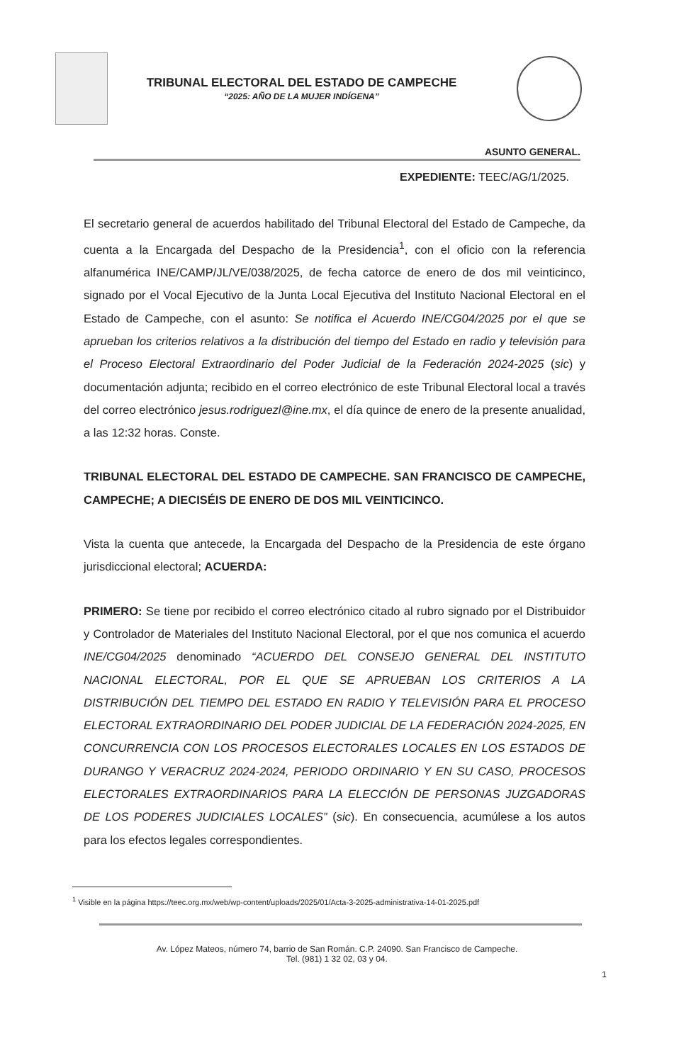TRIBUNAL ELECTORAL DEL ESTADO DE CAMPECHE
“2025: AÑO DE LA MUJER INDÍGENA”
ASUNTO GENERAL.
EXPEDIENTE: TEEC/AG/1/2025.
El secretario general de acuerdos habilitado del Tribunal Electoral del Estado de Campeche, da cuenta a la Encargada del Despacho de la Presidencia<sup>1</sup>, con el oficio con la referencia alfanumérica INE/CAMP/JL/VE/038/2025, de fecha catorce de enero de dos mil veinticinco, signado por el Vocal Ejecutivo de la Junta Local Ejecutiva del Instituto Nacional Electoral en el Estado de Campeche, con el asunto: Se notifica el Acuerdo INE/CG04/2025 por el que se aprueban los criterios relativos a la distribución del tiempo del Estado en radio y televisión para el Proceso Electoral Extraordinario del Poder Judicial de la Federación 2024-2025 (sic) y documentación adjunta; recibido en el correo electrónico de este Tribunal Electoral local a través del correo electrónico jesus.rodriguezl@ine.mx, el día quince de enero de la presente anualidad, a las 12:32 horas. Conste.
TRIBUNAL ELECTORAL DEL ESTADO DE CAMPECHE. SAN FRANCISCO DE CAMPECHE, CAMPECHE; A DIECISÉIS DE ENERO DE DOS MIL VEINTICINCO.
Vista la cuenta que antecede, la Encargada del Despacho de la Presidencia de este órgano jurisdiccional electoral; ACUERDA:
PRIMERO: Se tiene por recibido el correo electrónico citado al rubro signado por el Distribuidor y Controlador de Materiales del Instituto Nacional Electoral, por el que nos comunica el acuerdo INE/CG04/2025 denominado “ACUERDO DEL CONSEJO GENERAL DEL INSTITUTO NACIONAL ELECTORAL, POR EL QUE SE APRUEBAN LOS CRITERIOS A LA DISTRIBUCIÓN DEL TIEMPO DEL ESTADO EN RADIO Y TELEVISIÓN PARA EL PROCESO ELECTORAL EXTRAORDINARIO DEL PODER JUDICIAL DE LA FEDERACIÓN 2024-2025, EN CONCURRENCIA CON LOS PROCESOS ELECTORALES LOCALES EN LOS ESTADOS DE DURANGO Y VERACRUZ 2024-2024, PERIODO ORDINARIO Y EN SU CASO, PROCESOS ELECTORALES EXTRAORDINARIOS PARA LA ELECCIÓN DE PERSONAS JUZGADORAS DE LOS PODERES JUDICIALES LOCALES” (sic). En consecuencia, acumúlese a los autos para los efectos legales correspondientes.
<sup>1</sup> Visible en la página https://teec.org.mx/web/wp-content/uploads/2025/01/Acta-3-2025-administrativa-14-01-2025.pdf
Av. López Mateos, número 74, barrio de San Román. C.P. 24090. San Francisco de Campeche.
Tel. (981) 1 32 02, 03 y 04.
1